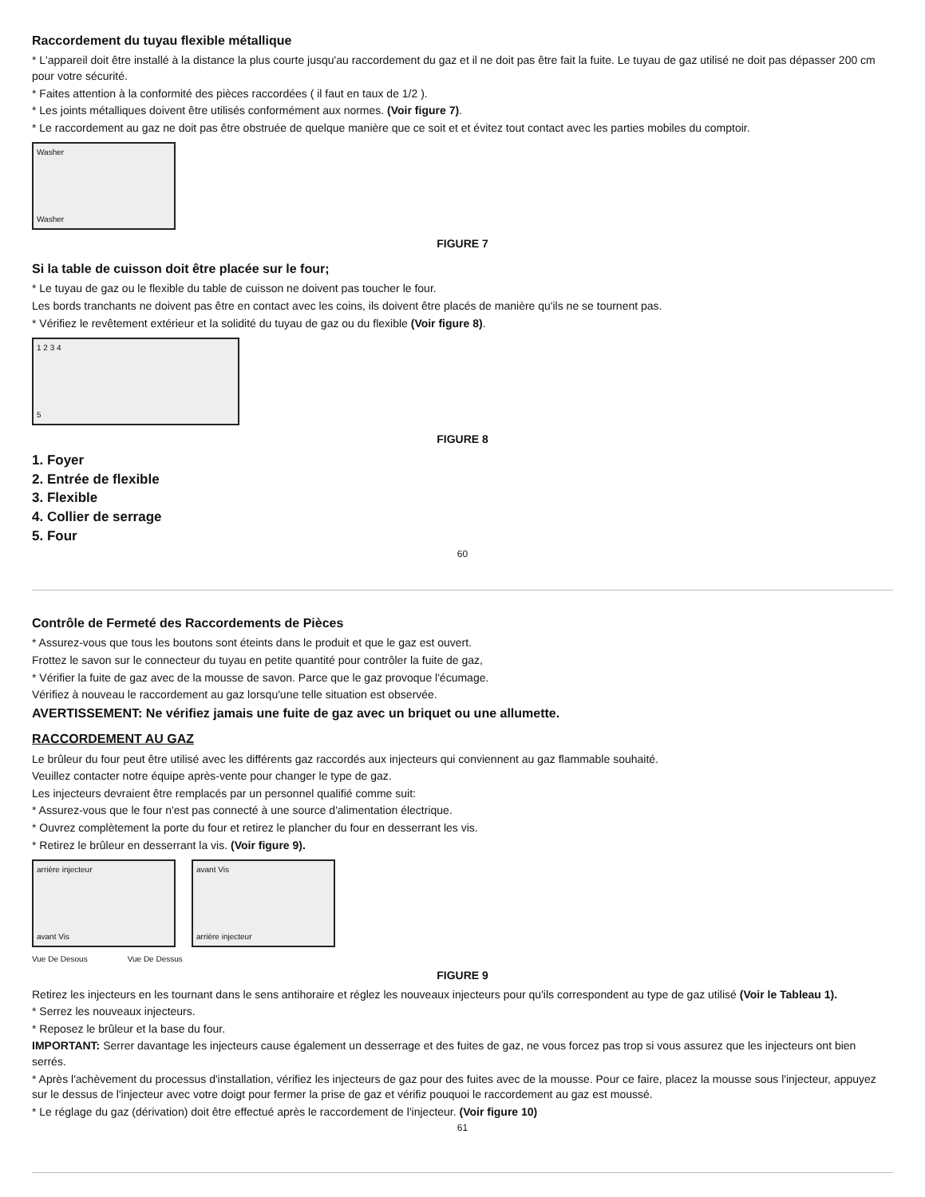Raccordement du tuyau flexible métallique
* L'appareil doit être installé à la distance la plus courte jusqu'au raccordement du gaz et il ne doit pas être fait la fuite. Le tuyau de gaz utilisé ne doit pas dépasser 200 cm pour votre sécurité.
* Faites attention à la conformité des pièces raccordées ( il faut en taux de 1/2 ).
* Les joints métalliques doivent être utilisés conformément aux normes. (Voir figure 7).
* Le raccordement au gaz ne doit pas être obstruée de quelque manière que ce soit et et évitez tout contact avec les parties mobiles du comptoir.
Washer
Washer
FIGURE 7
Si la table de cuisson doit être placée sur le four;
* Le tuyau de gaz ou le flexible du table de cuisson ne doivent pas toucher le four.
Les bords tranchants ne doivent pas être en contact avec les coins, ils doivent être placés de manière qu'ils ne se tournent pas.
* Vérifiez le revêtement extérieur et la solidité du tuyau de gaz ou du flexible (Voir figure 8).
1 2 3 4
5
FIGURE 8
1. Foyer
2. Entrée de flexible
3. Flexible
4. Collier de serrage
5. Four
60
Contrôle de Fermeté des Raccordements de Pièces
* Assurez-vous que tous les boutons sont éteints dans le produit et que le gaz est ouvert.
Frottez le savon sur le connecteur du tuyau en petite quantité pour contrôler la fuite de gaz,
* Vérifier la fuite de gaz avec de la mousse de savon. Parce que le gaz provoque l'écumage.
Vérifiez à nouveau le raccordement au gaz lorsqu'une telle situation est observée.
AVERTISSEMENT: Ne vérifiez jamais une fuite de gaz avec un briquet ou une allumette.
RACCORDEMENT AU GAZ
Le brûleur du four peut être utilisé avec les différents gaz raccordés aux injecteurs qui conviennent au gaz flammable souhaité.
Veuillez contacter notre équipe après-vente pour changer le type de gaz.
Les injecteurs devraient être remplacés par un personnel qualifié comme suit:
* Assurez-vous que le four n'est pas connecté à une source d'alimentation électrique.
* Ouvrez complètement la porte du four et retirez le plancher du four en desserrant les vis.
* Retirez le brûleur en desserrant la vis. (Voir figure 9).
arrière injecteur
avant Vis
avant Vis
arrière injecteur
Vue De Desous Vue De Dessus
FIGURE 9
Retirez les injecteurs en les tournant dans le sens antihoraire et réglez les nouveaux injecteurs pour qu'ils correspondent au type de gaz utilisé (Voir le Tableau 1).
* Serrez les nouveaux injecteurs.
* Reposez le brûleur et la base du four.
IMPORTANT: Serrer davantage les injecteurs cause également un desserrage et des fuites de gaz, ne vous forcez pas trop si vous assurez que les injecteurs ont bien serrés.
* Après l'achèvement du processus d'installation, vérifiez les injecteurs de gaz pour des fuites avec de la mousse. Pour ce faire, placez la mousse sous l'injecteur, appuyez sur le dessus de l'injecteur avec votre doigt pour fermer la prise de gaz et vérifiz pouquoi le raccordement au gaz est moussé.
* Le réglage du gaz (dérivation) doit être effectué après le raccordement de l'injecteur. (Voir figure 10)
61